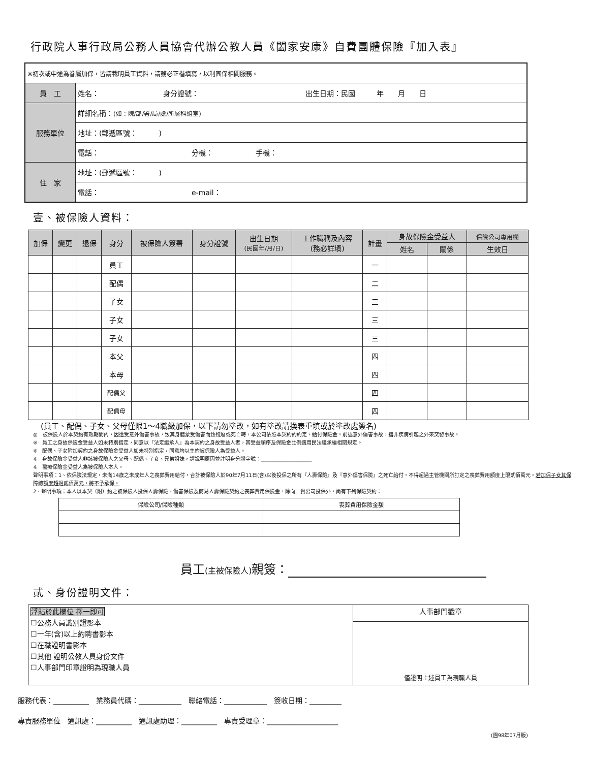行政院人事行政局公務人員協會代辦公教人員《闔家安康》自費團體保險『加入表』
| ※初次或中途為眷屬加保，皆請載明員工資料，請務必正楷填寫，以利團保相關服務。 | |
| 員 工 | 姓名： 身分證號： 出生日期：民國 年 月 日 |
| 服務單位 | 詳細名稱： (如：院/部/署/局/處/所層科組室) |
| | 地址：(郵遞區號： ) |
| | 電話： 分機： 手機： |
| 住 家 | 地址：(郵遞區號： ) |
| | 電話： e-mail： |
壹、被保險人資料：
| 加保 | 變更 | 退保 | 身分 | 被保險人簽署 | 身分證號 | 出生日期 (民國年/月/日) | 工作職稱及內容 (務必詳填) | 計畫 | 身故保險金受益人 | | 保險公司專用欄 |
| --- | --- | --- | --- | --- | --- | --- | --- | --- | --- | --- | --- |
| | | | | | | | | | 姓名 | 關係 | 生效日 |
| | | | 員工 | | | | | 一 | | | |
| | | | 配偶 | | | | | 二 | | | |
| | | | 子女 | | | | | 三 | | | |
| | | | 子女 | | | | | 三 | | | |
| | | | 子女 | | | | | 三 | | | |
| | | | 本父 | | | | | 四 | | | |
| | | | 本母 | | | | | 四 | | | |
| | | | 配偶父 | | | | | 四 | | | |
| | | | 配偶母 | | | | | 四 | | | |
(員工、配偶、子女、父母僅限1～4職級加保，以下請勿塗改，如有塗改請換表重填或於塗改處簽名)
◎　被保險人於本契約有效期間內，因遭受意外傷害事故，致其身體蒙受傷害而致殘廢或死亡時，本公司依照本契約的約定，給付保險金。前述意外傷害事故，指非疾病引起之外來突發事故。
※　員工之身故保險金受益人如未特別指定，同意以『法定繼承人』為本契約之身故受益人者，其受益順序及保險金比例適用民法繼承編相關規定。
※　配偶、子女附加契約之身故保險金受益人如未特別指定，同意均以主約被保險人為受益人。
※　身故保險金受益人非該被保險人之父母、配偶、子女、兄弟姐妹，請說明原因並註明身分證字號：____________________
※　醫療保險金受益人為被保險人本人。
聲明事項：1、依保險法規定，未滿14歲之未成年人之喪葬費用給付，合計被保險人於90年7月11日(含)以後投保之所有『人壽保險』及『意外傷害保險』之死亡給付，不得超過主管機關所訂定之喪葬費用額度上限貳佰萬元。若加保子女其保障總額度超過貳佰萬元，將不予承保。
2、聲明事項：本人以本契（附）約之被保險人投保人壽保險、傷害保險及簡易人壽保險契約之喪葬費用保險金，除向　貴公司投保外，尚有下列保險契約：
| 保險公司/保險種類 | 喪葬費用保險金額 |
員工(主被保險人) 親簽：
貳、身份證明文件：
| 浮貼於此欄位 擇一即可 ☐公務人員識別證影本 ☐一年(含)以上約聘書影本 ☐在職證明書影本 ☐其他 證明公教人員身份文件 ☐人事部門印章證明為現職人員 | 人事部門戳章 |
| | 僅證明上述員工為現職人員 |
服務代表：__________　業務員代碼：____________　聯絡電話：____________　簽收日期：_________
專責服務單位　通訊處：__________　通訊處助理：__________　專責受理章：____________________
(團98年07月版)